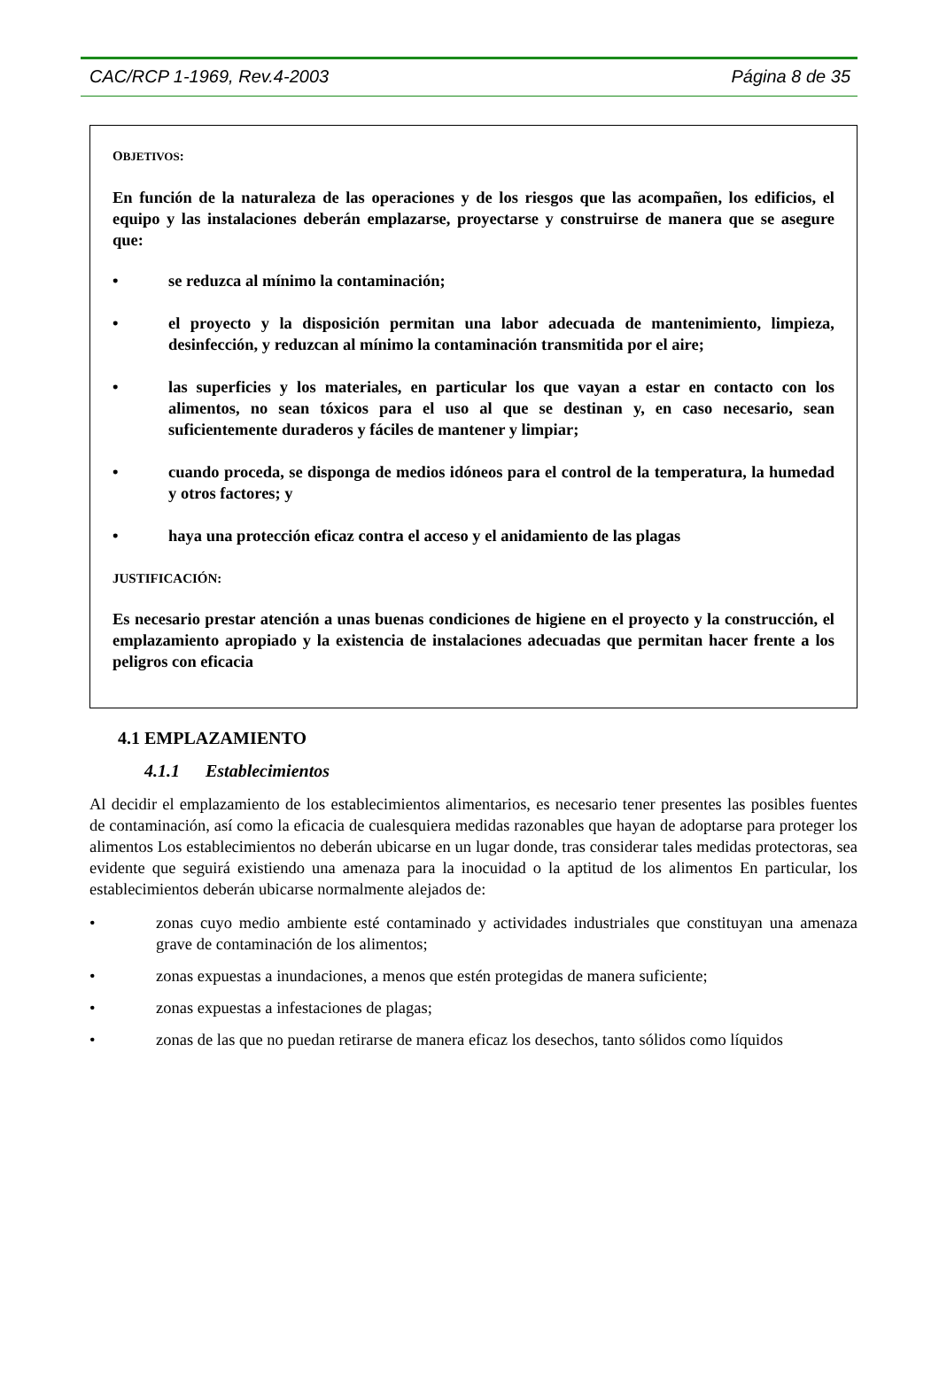CAC/RCP 1-1969, Rev.4-2003 Página 8 de 35
OBJETIVOS:
En función de la naturaleza de las operaciones y de los riesgos que las acompañen, los edificios, el equipo y las instalaciones deberán emplazarse, proyectarse y construirse de manera que se asegure que:
• se reduzca al mínimo la contaminación;
• el proyecto y la disposición permitan una labor adecuada de mantenimiento, limpieza, desinfección, y reduzcan al mínimo la contaminación transmitida por el aire;
• las superficies y los materiales, en particular los que vayan a estar en contacto con los alimentos, no sean tóxicos para el uso al que se destinan y, en caso necesario, sean suficientemente duraderos y fáciles de mantener y limpiar;
• cuando proceda, se disponga de medios idóneos para el control de la temperatura, la humedad y otros factores; y
• haya una protección eficaz contra el acceso y el anidamiento de las plagas
JUSTIFICACIÓN:
Es necesario prestar atención a unas buenas condiciones de higiene en el proyecto y la construcción, el emplazamiento apropiado y la existencia de instalaciones adecuadas que permitan hacer frente a los peligros con eficacia
4.1 EMPLAZAMIENTO
4.1.1 Establecimientos
Al decidir el emplazamiento de los establecimientos alimentarios, es necesario tener presentes las posibles fuentes de contaminación, así como la eficacia de cualesquiera medidas razonables que hayan de adoptarse para proteger los alimentos Los establecimientos no deberán ubicarse en un lugar donde, tras considerar tales medidas protectoras, sea evidente que seguirá existiendo una amenaza para la inocuidad o la aptitud de los alimentos En particular, los establecimientos deberán ubicarse normalmente alejados de:
• zonas cuyo medio ambiente esté contaminado y actividades industriales que constituyan una amenaza grave de contaminación de los alimentos;
• zonas expuestas a inundaciones, a menos que estén protegidas de manera suficiente;
• zonas expuestas a infestaciones de plagas;
• zonas de las que no puedan retirarse de manera eficaz los desechos, tanto sólidos como líquidos